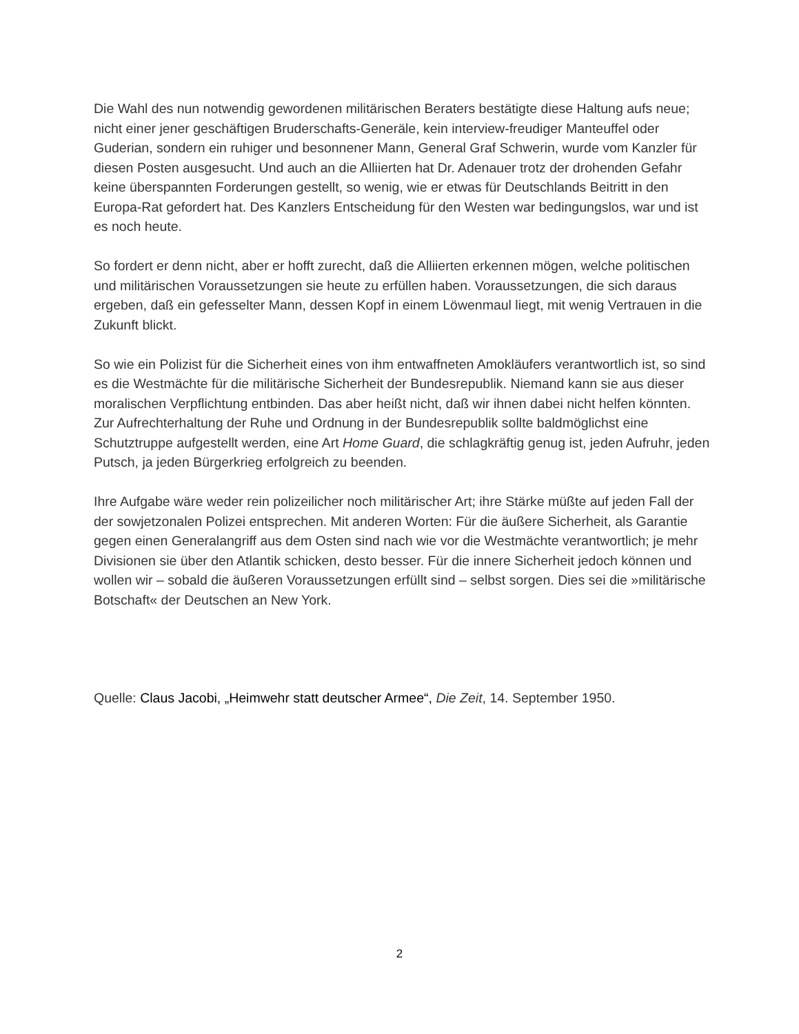Die Wahl des nun notwendig gewordenen militärischen Beraters bestätigte diese Haltung aufs neue; nicht einer jener geschäftigen Bruderschafts-Generäle, kein interview-freudiger Manteuffel oder Guderian, sondern ein ruhiger und besonnener Mann, General Graf Schwerin, wurde vom Kanzler für diesen Posten ausgesucht. Und auch an die Alliierten hat Dr. Adenauer trotz der drohenden Gefahr keine überspannten Forderungen gestellt, so wenig, wie er etwas für Deutschlands Beitritt in den Europa-Rat gefordert hat. Des Kanzlers Entscheidung für den Westen war bedingungslos, war und ist es noch heute.
So fordert er denn nicht, aber er hofft zurecht, daß die Alliierten erkennen mögen, welche politischen und militärischen Voraussetzungen sie heute zu erfüllen haben. Voraussetzungen, die sich daraus ergeben, daß ein gefesselter Mann, dessen Kopf in einem Löwenmaul liegt, mit wenig Vertrauen in die Zukunft blickt.
So wie ein Polizist für die Sicherheit eines von ihm entwaffneten Amokläufers verantwortlich ist, so sind es die Westmächte für die militärische Sicherheit der Bundesrepublik. Niemand kann sie aus dieser moralischen Verpflichtung entbinden. Das aber heißt nicht, daß wir ihnen dabei nicht helfen könnten. Zur Aufrechterhaltung der Ruhe und Ordnung in der Bundesrepublik sollte baldmöglichst eine Schutztruppe aufgestellt werden, eine Art Home Guard, die schlagkräftig genug ist, jeden Aufruhr, jeden Putsch, ja jeden Bürgerkrieg erfolgreich zu beenden.
Ihre Aufgabe wäre weder rein polizeilicher noch militärischer Art; ihre Stärke müßte auf jeden Fall der der sowjetzonalen Polizei entsprechen. Mit anderen Worten: Für die äußere Sicherheit, als Garantie gegen einen Generalangriff aus dem Osten sind nach wie vor die Westmächte verantwortlich; je mehr Divisionen sie über den Atlantik schicken, desto besser. Für die innere Sicherheit jedoch können und wollen wir – sobald die äußeren Voraussetzungen erfüllt sind – selbst sorgen. Dies sei die »militärische Botschaft« der Deutschen an New York.
Quelle: Claus Jacobi, „Heimwehr statt deutscher Armee“, Die Zeit, 14. September 1950.
2